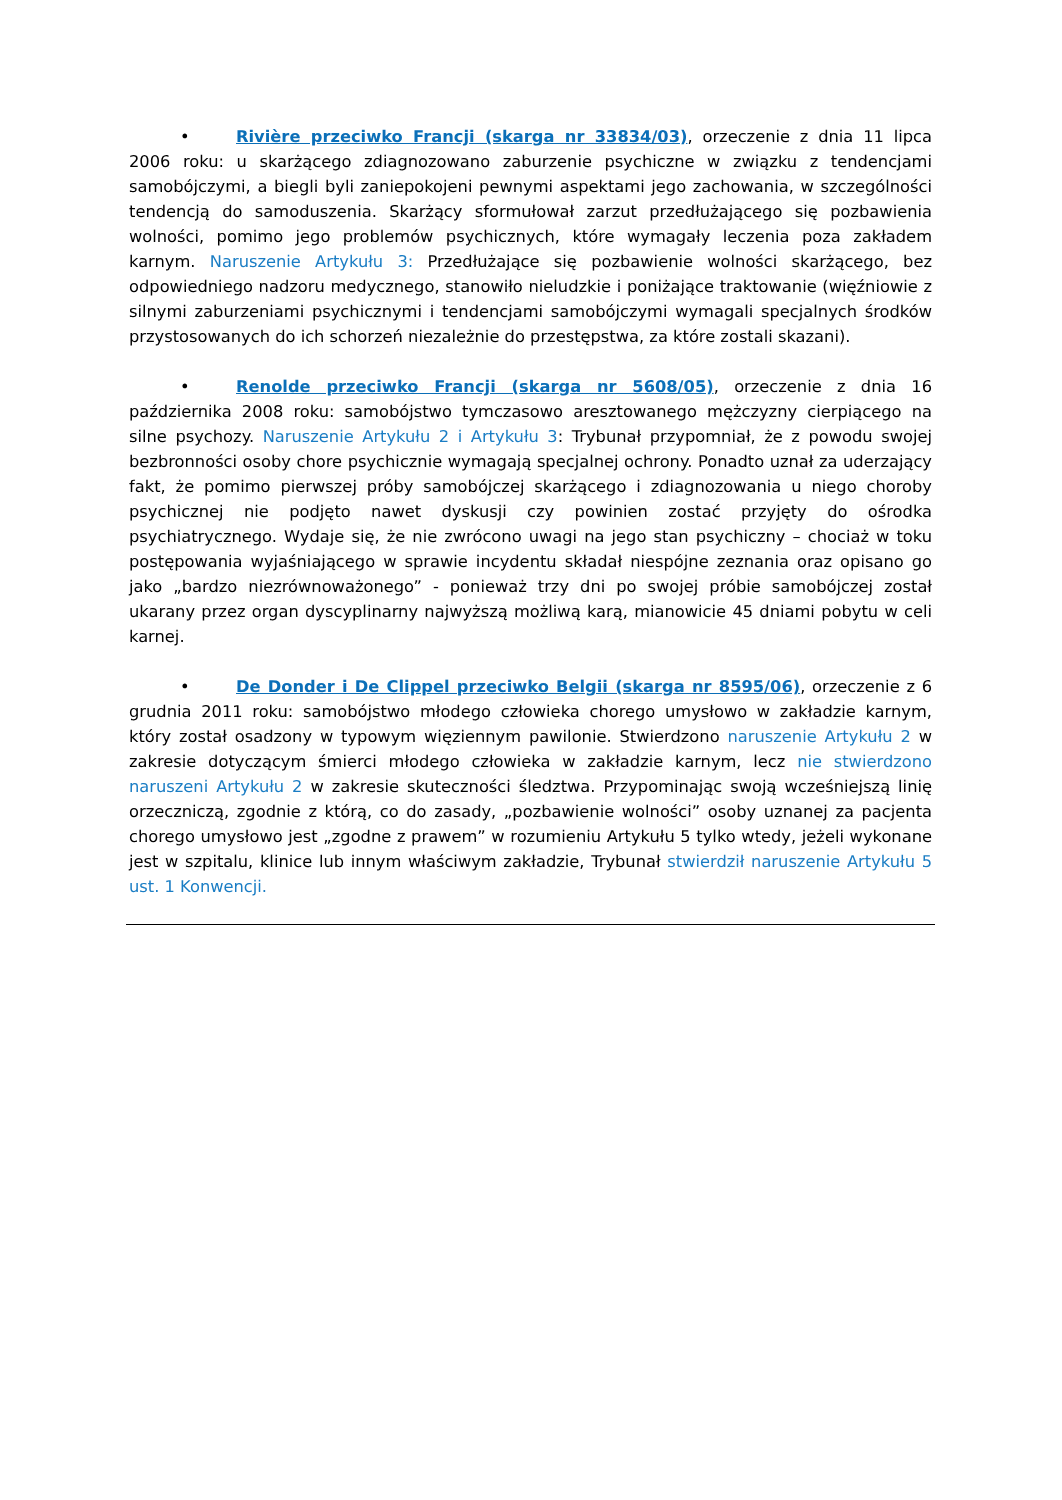• Rivière przeciwko Francji (skarga nr 33834/03), orzeczenie z dnia 11 lipca 2006 roku: u skarżącego zdiagnozowano zaburzenie psychiczne w związku z tendencjami samobójczymi, a biegli byli zaniepokojeni pewnymi aspektami jego zachowania, w szczególności tendencją do samoduszenia. Skarżący sformułował zarzut przedłużającego się pozbawienia wolności, pomimo jego problemów psychicznych, które wymagały leczenia poza zakładem karnym. Naruszenie Artykułu 3: Przedłużające się pozbawienie wolności skarżącego, bez odpowiedniego nadzoru medycznego, stanowiło nieludzkie i poniżające traktowanie (więźniowie z silnymi zaburzeniami psychicznymi i tendencjami samobójczymi wymagali specjalnych środków przystosowanych do ich schorzeń niezależnie do przestępstwa, za które zostali skazani).
• Renolde przeciwko Francji (skarga nr 5608/05), orzeczenie z dnia 16 października 2008 roku: samobójstwo tymczasowo aresztowanego mężczyzny cierpiącego na silne psychozy. Naruszenie Artykułu 2 i Artykułu 3: Trybunał przypomniał, że z powodu swojej bezbronności osoby chore psychicznie wymagają specjalnej ochrony. Ponadto uznał za uderzający fakt, że pomimo pierwszej próby samobójczej skarżącego i zdiagnozowania u niego choroby psychicznej nie podjęto nawet dyskusji czy powinien zostać przyjęty do ośrodka psychiatrycznego. Wydaje się, że nie zwrócono uwagi na jego stan psychiczny – chociaż w toku postępowania wyjaśniającego w sprawie incydentu składał niespójne zeznania oraz opisano go jako „bardzo niezrównoważonego” - ponieważ trzy dni po swojej próbie samobójczej został ukarany przez organ dyscyplinarny najwyższą możliwą karą, mianowicie 45 dniami pobytu w celi karnej.
• De Donder i De Clippel przeciwko Belgii (skarga nr 8595/06), orzeczenie z 6 grudnia 2011 roku: samobójstwo młodego człowieka chorego umysłowo w zakładzie karnym, który został osadzony w typowym więziennym pawilonie. Stwierdzono naruszenie Artykułu 2 w zakresie dotyczącym śmierci młodego człowieka w zakładzie karnym, lecz nie stwierdzono naruszeni Artykułu 2 w zakresie skuteczności śledztwa. Przypominając swoją wcześniejszą linię orzeczniczą, zgodnie z którą, co do zasady, „pozbawienie wolności” osoby uznanej za pacjenta chorego umysłowo jest „zgodne z prawem” w rozumieniu Artykułu 5 tylko wtedy, jeżeli wykonane jest w szpitalu, klinice lub innym właściwym zakładzie, Trybunał stwierdził naruszenie Artykułu 5 ust. 1 Konwencji.